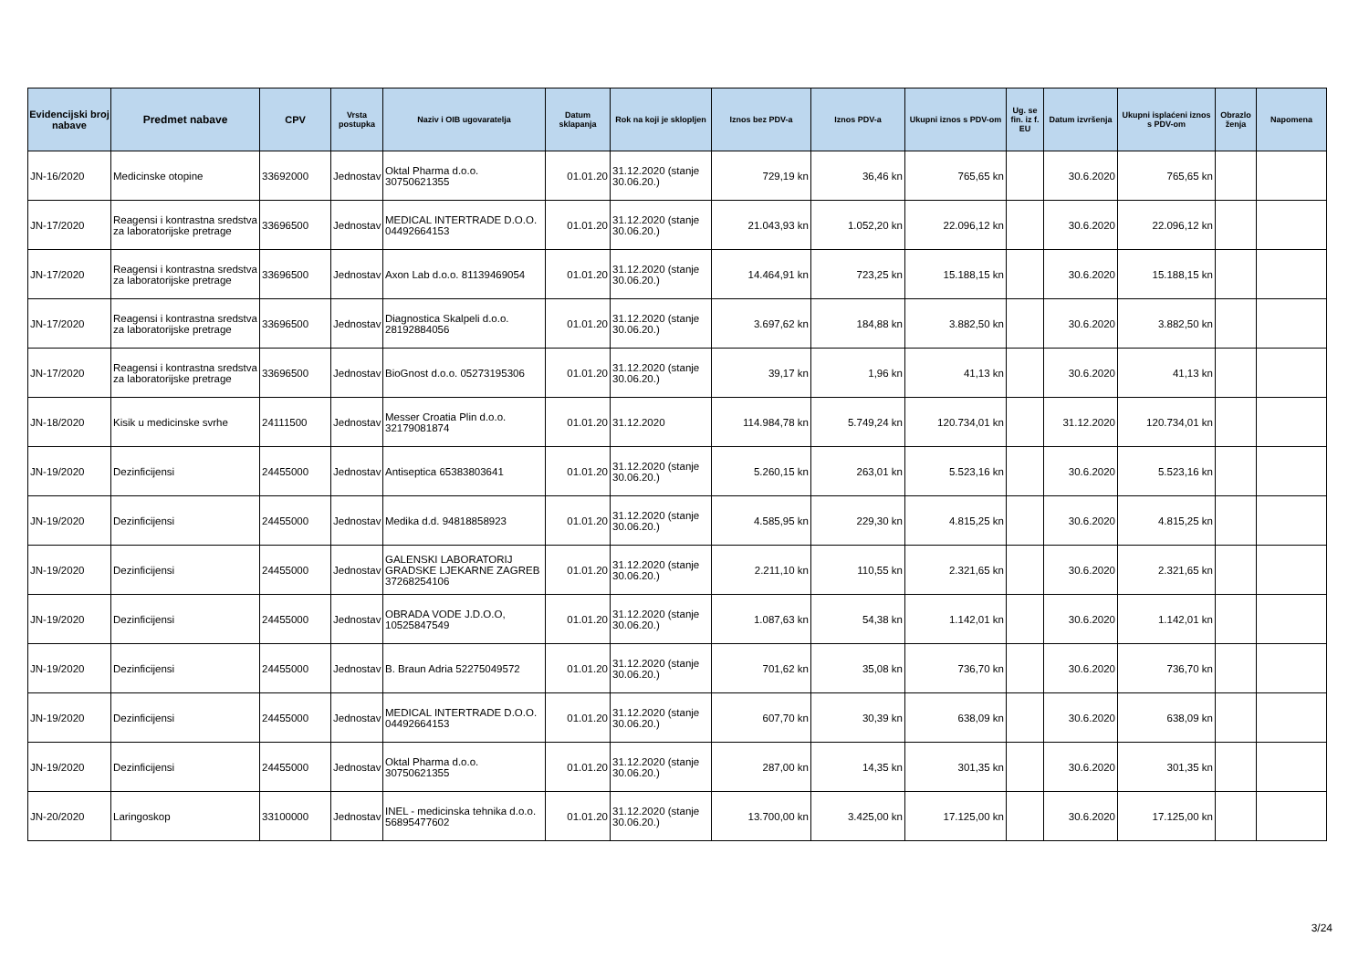| Evidencijski broj nabave | Predmet nabave | CPV | Vrsta postupka | Naziv i OIB ugovaratelja | Datum sklapanja | Rok na koji je sklopljen | Iznos bez PDV-a | Iznos PDV-a | Ukupni iznos s PDV-om | Ug. se fin. iz f. EU | Datum izvršenja | Ukupni isplaćeni iznos s PDV-om | Obrazlo ženja | Napomena |
| --- | --- | --- | --- | --- | --- | --- | --- | --- | --- | --- | --- | --- | --- | --- |
| JN-16/2020 | Medicinske otopine | 33692000 | Jednostav | Oktal Pharma d.o.o. 30750621355 | 01.01.20 | 31.12.2020 (stanje 30.06.20.) | 729,19 kn | 36,46 kn | 765,65 kn | | 30.6.2020 | 765,65 kn | | |
| JN-17/2020 | Reagensi i kontrastna sredstva za laboratorijske pretrage | 33696500 | Jednostav | MEDICAL INTERTRADE D.O.O. 04492664153 | 01.01.20 | 31.12.2020 (stanje 30.06.20.) | 21.043,93 kn | 1.052,20 kn | 22.096,12 kn | | 30.6.2020 | 22.096,12 kn | | |
| JN-17/2020 | Reagensi i kontrastna sredstva za laboratorijske pretrage | 33696500 | Jednostav | Axon Lab d.o.o. 81139469054 | 01.01.20 | 31.12.2020 (stanje 30.06.20.) | 14.464,91 kn | 723,25 kn | 15.188,15 kn | | 30.6.2020 | 15.188,15 kn | | |
| JN-17/2020 | Reagensi i kontrastna sredstva za laboratorijske pretrage | 33696500 | Jednostav | Diagnostica Skalpeli d.o.o. 28192884056 | 01.01.20 | 31.12.2020 (stanje 30.06.20.) | 3.697,62 kn | 184,88 kn | 3.882,50 kn | | 30.6.2020 | 3.882,50 kn | | |
| JN-17/2020 | Reagensi i kontrastna sredstva za laboratorijske pretrage | 33696500 | Jednostav | BioGnost d.o.o. 05273195306 | 01.01.20 | 31.12.2020 (stanje 30.06.20.) | 39,17 kn | 1,96 kn | 41,13 kn | | 30.6.2020 | 41,13 kn | | |
| JN-18/2020 | Kisik u medicinske svrhe | 24111500 | Jednostav | Messer Croatia Plin d.o.o. 32179081874 | 01.01.20 | 31.12.2020 | 114.984,78 kn | 5.749,24 kn | 120.734,01 kn | | 31.12.2020 | 120.734,01 kn | | |
| JN-19/2020 | Dezinficijensi | 24455000 | Jednostav | Antiseptica 65383803641 | 01.01.20 | 31.12.2020 (stanje 30.06.20.) | 5.260,15 kn | 263,01 kn | 5.523,16 kn | | 30.6.2020 | 5.523,16 kn | | |
| JN-19/2020 | Dezinficijensi | 24455000 | Jednostav | Medika d.d. 94818858923 | 01.01.20 | 31.12.2020 (stanje 30.06.20.) | 4.585,95 kn | 229,30 kn | 4.815,25 kn | | 30.6.2020 | 4.815,25 kn | | |
| JN-19/2020 | Dezinficijensi | 24455000 | Jednostav | GALENSKI LABORATORIJ GRADSKE LJEKARNE ZAGREB 37268254106 | 01.01.20 | 31.12.2020 (stanje 30.06.20.) | 2.211,10 kn | 110,55 kn | 2.321,65 kn | | 30.6.2020 | 2.321,65 kn | | |
| JN-19/2020 | Dezinficijensi | 24455000 | Jednostav | OBRADA VODE J.D.O.O, 10525847549 | 01.01.20 | 31.12.2020 (stanje 30.06.20.) | 1.087,63 kn | 54,38 kn | 1.142,01 kn | | 30.6.2020 | 1.142,01 kn | | |
| JN-19/2020 | Dezinficijensi | 24455000 | Jednostav | B. Braun Adria 52275049572 | 01.01.20 | 31.12.2020 (stanje 30.06.20.) | 701,62 kn | 35,08 kn | 736,70 kn | | 30.6.2020 | 736,70 kn | | |
| JN-19/2020 | Dezinficijensi | 24455000 | Jednostav | MEDICAL INTERTRADE D.O.O. 04492664153 | 01.01.20 | 31.12.2020 (stanje 30.06.20.) | 607,70 kn | 30,39 kn | 638,09 kn | | 30.6.2020 | 638,09 kn | | |
| JN-19/2020 | Dezinficijensi | 24455000 | Jednostav | Oktal Pharma d.o.o. 30750621355 | 01.01.20 | 31.12.2020 (stanje 30.06.20.) | 287,00 kn | 14,35 kn | 301,35 kn | | 30.6.2020 | 301,35 kn | | |
| JN-20/2020 | Laringoskop | 33100000 | Jednostav | INEL - medicinska tehnika d.o.o. 56895477602 | 01.01.20 | 31.12.2020 (stanje 30.06.20.) | 13.700,00 kn | 3.425,00 kn | 17.125,00 kn | | 30.6.2020 | 17.125,00 kn | | |
3/24